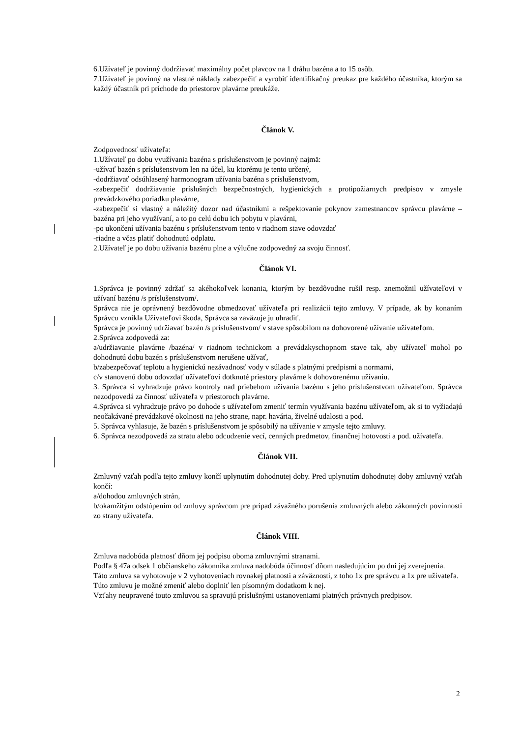6.Užívateľ je povinný dodržiavať maximálny počet plavcov na 1 dráhu bazéna a to 15 osôb.
7.Užívateľ je povinný na vlastné náklady zabezpečiť a vyrobiť identifikačný preukaz pre každého účastníka, ktorým sa každý účastník pri príchode do priestorov plavárne preukáže.
Článok V.
Zodpovednosť užívateľa:
1.Užívateľ po dobu využívania bazéna s príslušenstvom je povinný najmä:
-užívať bazén s príslušenstvom len na účel, ku ktorému je tento určený,
-dodržiavať odsúhlasený harmonogram užívania bazéna s príslušenstvom,
-zabezpečiť dodržiavanie príslušných bezpečnostných, hygienických a protipožiarnych predpisov v zmysle prevádzkového poriadku plavárne,
-zabezpečiť si vlastný a náležitý dozor nad účastníkmi a rešpektovanie pokynov zamestnancov správcu plavárne – bazéna pri jeho využívaní, a to po celú dobu ich pobytu v plavárni,
-po ukončení užívania bazénu s príslušenstvom tento v riadnom stave odovzdať
-riadne a včas platiť dohodnutú odplatu.
2.Užívateľ je po dobu užívania bazénu plne a výlučne zodpovedný za svoju činnosť.
Článok VI.
1.Správca je povinný zdržať sa akéhokoľvek konania, ktorým by bezdôvodne rušil resp. znemožnil užívateľovi v užívaní bazénu /s príslušenstvom/.
Správca nie je oprávnený bezdôvodne obmedzovať užívateľa pri realizácii tejto zmluvy. V prípade, ak by konaním Správcu vznikla Užívateľovi škoda, Správca sa zaväzuje ju uhradiť.
Správca je povinný udržiavať bazén /s príslušenstvom/ v stave spôsobilom na dohovorené užívanie užívateľom.
2.Správca zodpovedá za:
a/udržiavanie plavárne /bazéna/ v riadnom technickom a prevádzkyschopnom stave tak, aby užívateľ mohol po dohodnutú dobu bazén s príslušenstvom nerušene užívať,
b/zabezpečovať teplotu a hygienickú nezávadnosť vody v súlade s platnými predpismi a normami,
c/v stanovenú dobu odovzdať užívateľovi dotknuté priestory plavárne k dohovorenému užívaniu.
3. Správca si vyhradzuje právo kontroly nad priebehom užívania bazénu s jeho príslušenstvom užívateľom. Správca nezodpovedá za činnosť užívateľa v priestoroch plavárne.
4.Správca si vyhradzuje právo po dohode s užívateľom zmeniť termín využívania bazénu užívateľom, ak si to vyžiadajú neočakávané prevádzkové okolnosti na jeho strane, napr. havária, živelné udalosti a pod.
5. Správca vyhlasuje, že bazén s príslušenstvom je spôsobilý na užívanie v zmysle tejto zmluvy.
6. Správca nezodpovedá za stratu alebo odcudzenie vecí, cenných predmetov, finančnej hotovosti a pod. užívateľa.
Článok VII.
Zmluvný vzťah podľa tejto zmluvy končí uplynutím dohodnutej doby. Pred uplynutím dohodnutej doby zmluvný vzťah končí:
a/dohodou zmluvných strán,
b/okamžitým odstúpením od zmluvy správcom pre prípad závažného porušenia zmluvných alebo zákonných povinností zo strany užívateľa.
Článok VIII.
Zmluva nadobúda platnosť dňom jej podpisu oboma zmluvnými stranami.
Podľa § 47a odsek 1 občianskeho zákonníka zmluva nadobúda účinnosť dňom nasledujúcim po dni jej zverejnenia.
Táto zmluva sa vyhotovuje v 2 vyhotoveniach rovnakej platnosti a záväznosti, z toho 1x pre správcu a 1x pre užívateľa.
Túto zmluvu je možné zmeniť alebo doplniť len písomným dodatkom k nej.
Vzťahy neupravené touto zmluvou sa spravujú príslušnými ustanoveniami platných právnych predpisov.
2